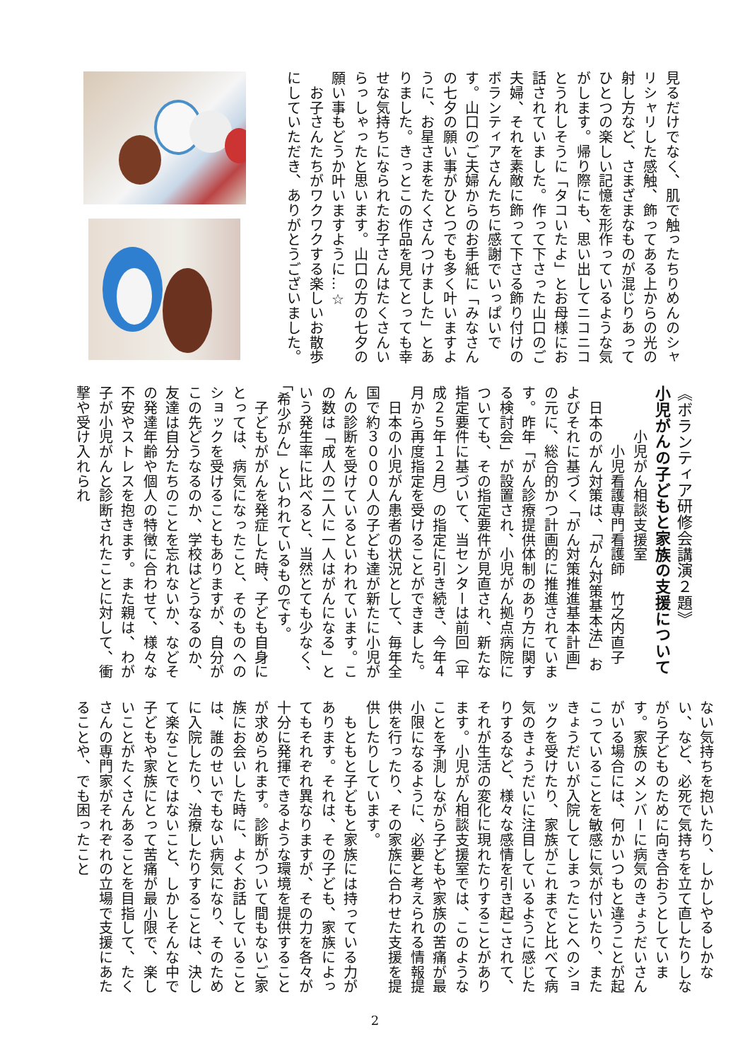見るだけでなく、肌で触ったちりめんのシャリシャリした感触、飾ってある上からの光の射し方など、さまざまなものが混じりあってひとつの楽しい記憶を形作っているような気がします。帰り際にも、思い出してニコニコとうれしそうに「タコいたよ」とお母様にお話されていました。作って下さった山口のご夫婦、それを素敵に飾って下さる飾り付けのボランティアさんたちに感謝でいっぱいです。山口のご夫婦からのお手紙に「みなさんの七夕の願い事がひとつでも多く叶いますように、お星さまをたくさんつけました」とありました。きっとこの作品を見てとっても幸せな気持ちになられたお子さんはたくさんいらっしゃったと思います。山口の方の七夕の願い事もどうか叶いますように…☆
　お子さんたちがワクワクする楽しいお散歩にしていただき、ありがとうございました。
《ボランティア研修会講演２題》
小児がんの子どもと家族の支援について
　　　小児がん相談支援室
　　　　小児看護専門看護師　竹之内直子
　日本のがん対策は、「がん対策基本法」およびそれに基づく「がん対策推進基本計画」の元に、総合的かつ計画的に推進されています。昨年「がん診療提供体制のあり方に関する検討会」が設置され、小児がん拠点病院についても、その指定要件が見直され、新たな指定要件に基づいて、当センターは前回（平成２５年１２月）の指定に引き続き、今年４月から再度指定を受けることができました。
　日本の小児がん患者の状況として、毎年全国で約３０００人の子ども達が新たに小児がんの診断を受けているといわれています。この数は「成人の二人に一人はがんになる」という発生率に比べると、当然とても少なく、「希少がん」といわれているものです。
　子どもががんを発症した時、子ども自身にとっては、病気になったこと、そのものへのショックを受けることもありますが、自分がこの先どうなるのか、学校はどうなるのか、友達は自分たちのことを忘れないか、などその発達年齢や個人の特徴に合わせて、様々な不安やストレスを抱きます。また親は、わが子が小児がんと診断されたことに対して、衝撃や受け入れられ
ない気持ちを抱いたり、しかしやるしかない、など、必死で気持ちを立て直したりしながら子どものために向き合おうとしています。家族のメンバーに病気のきょうだいさんがいる場合には、何かいつもと違うことが起こっていることを敏感に気が付いたり、またきょうだいが入院してしまったことへのショックを受けたり、家族がこれまでと比べて病気のきょうだいに注目しているように感じたりするなど、様々な感情を引き起こされて、それが生活の変化に現れたりすることがあります。小児がん相談支援室では、このようなことを予測しながら子どもや家族の苦痛が最小限になるように、必要と考えられる情報提供を行ったり、その家族に合わせた支援を提供したりしています。
　もともと子どもと家族には持っている力があります。それは、その子ども、家族によってもそれぞれ異なりますが、その力を各々が十分に発揮できるような環境を提供することが求められます。診断がついて間もないご家族にお会いした時に、よくお話していることは、誰のせいでもない病気になり、そのために入院したり、治療したりすることは、決して楽なことではないこと、しかしそんな中で子どもや家族にとって苦痛が最小限で、楽しいことがたくさんあることを目指して、たくさんの専門家がそれぞれの立場で支援にあたることや、でも困ったこと
2